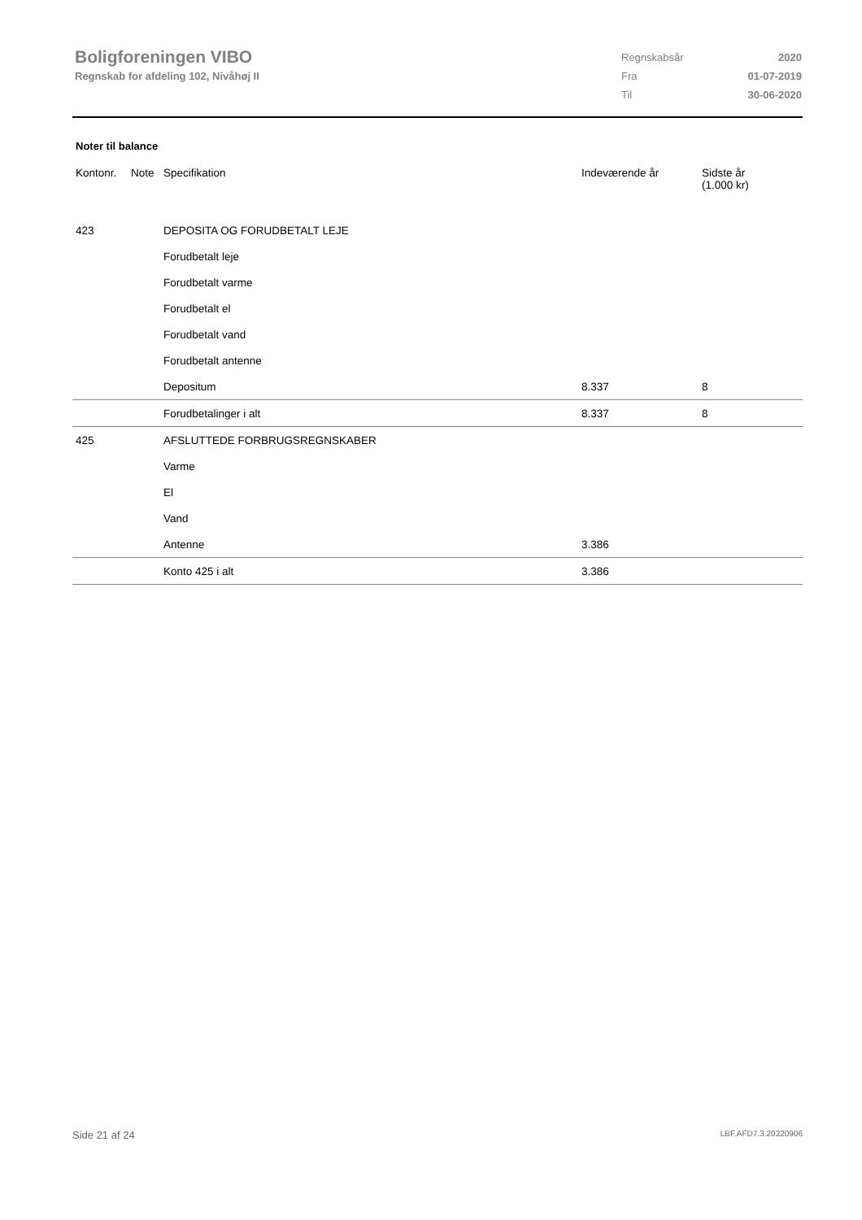Boligforeningen VIBO
Regnskab for afdeling 102, Nivåhøj II
| Regnskabsår | 2020 |
| Fra | 01-07-2019 |
| Til | 30-06-2020 |
Noter til balance
| Kontonr. | Note | Specifikation | Indeværende år | Sidste år (1.000 kr) |
| --- | --- | --- | --- | --- |
| 423 | | DEPOSITA OG FORUDBETALT LEJE | | |
| | | Forudbetalt leje | | |
| | | Forudbetalt varme | | |
| | | Forudbetalt el | | |
| | | Forudbetalt vand | | |
| | | Forudbetalt antenne | | |
| | | Depositum | 8.337 | 8 |
| | | Forudbetalinger i alt | 8.337 | 8 |
| 425 | | AFSLUTTEDE FORBRUGSREGNSKABER | | |
| | | Varme | | |
| | | El | | |
| | | Vand | | |
| | | Antenne | 3.386 | |
| | | Konto 425 i alt | 3.386 | |
Side 21 af 24 LBF.AFD7.3.20220906